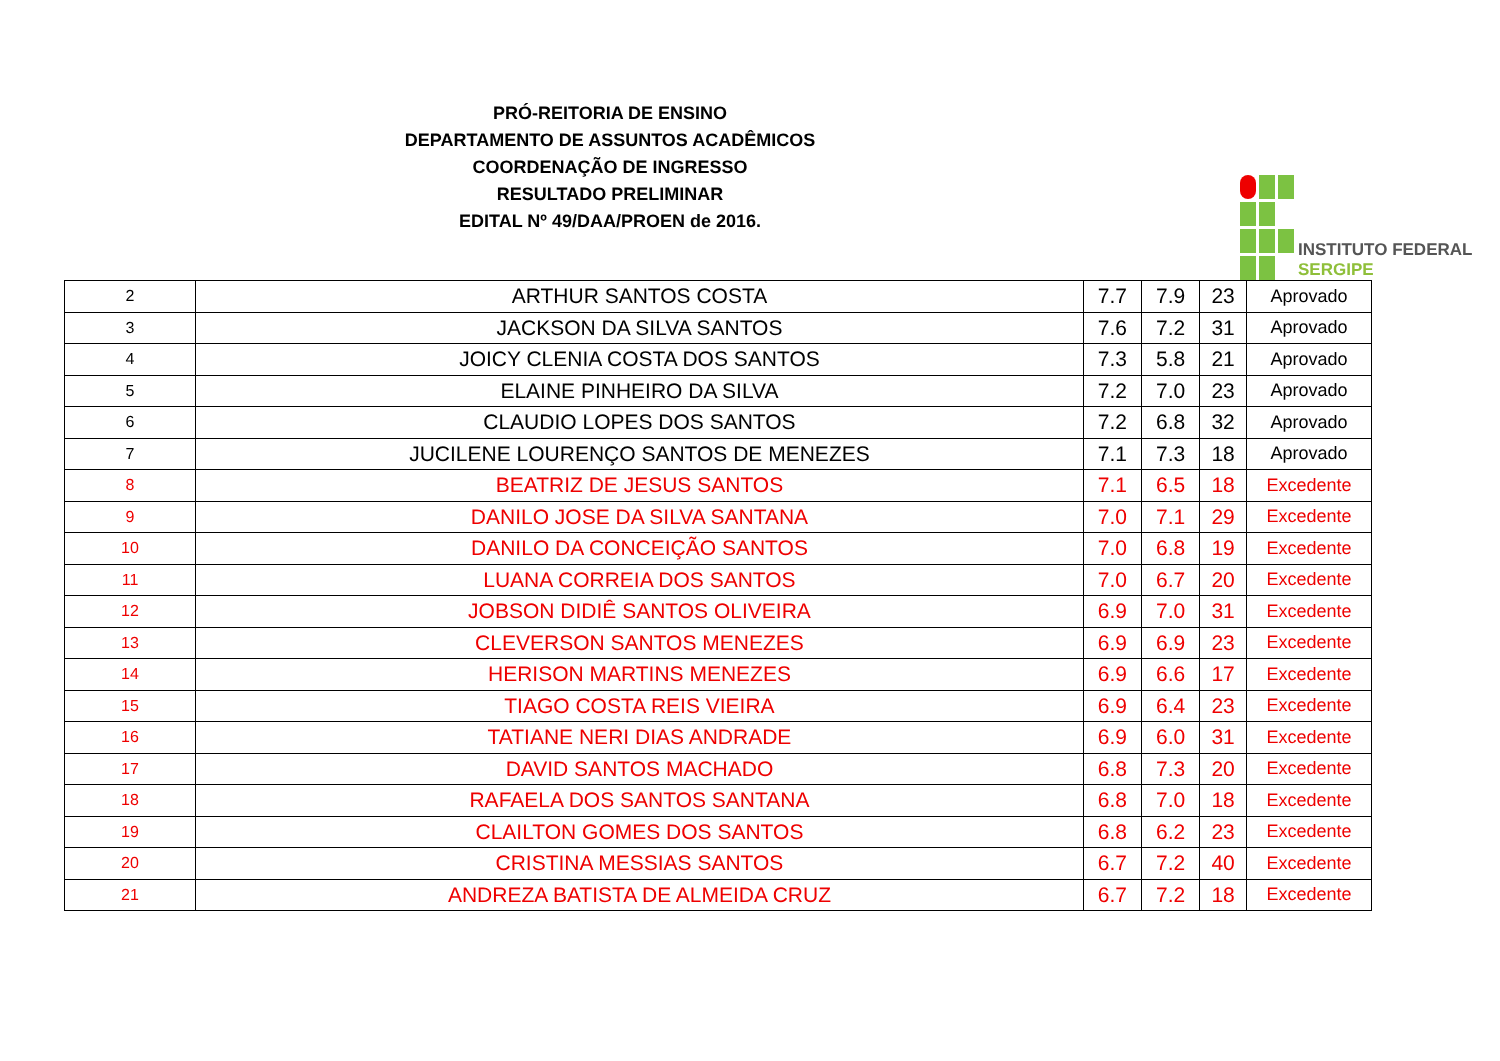PRÓ-REITORIA DE ENSINO
DEPARTAMENTO DE ASSUNTOS ACADÊMICOS
COORDENAÇÃO DE INGRESSO
RESULTADO PRELIMINAR
EDITAL Nº 49/DAA/PROEN de 2016.
INSTITUTO FEDERAL
SERGIPE
| 2 | ARTHUR SANTOS COSTA | 7.7 | 7.9 | 23 | Aprovado |
| 3 | JACKSON DA SILVA SANTOS | 7.6 | 7.2 | 31 | Aprovado |
| 4 | JOICY CLENIA COSTA DOS SANTOS | 7.3 | 5.8 | 21 | Aprovado |
| 5 | ELAINE PINHEIRO DA SILVA | 7.2 | 7.0 | 23 | Aprovado |
| 6 | CLAUDIO LOPES DOS SANTOS | 7.2 | 6.8 | 32 | Aprovado |
| 7 | JUCILENE LOURENÇO SANTOS DE MENEZES | 7.1 | 7.3 | 18 | Aprovado |
| 8 | BEATRIZ DE JESUS SANTOS | 7.1 | 6.5 | 18 | Excedente |
| 9 | DANILO JOSE DA SILVA SANTANA | 7.0 | 7.1 | 29 | Excedente |
| 10 | DANILO DA CONCEIÇÃO SANTOS | 7.0 | 6.8 | 19 | Excedente |
| 11 | LUANA CORREIA DOS SANTOS | 7.0 | 6.7 | 20 | Excedente |
| 12 | JOBSON DIDIÊ SANTOS OLIVEIRA | 6.9 | 7.0 | 31 | Excedente |
| 13 | CLEVERSON SANTOS MENEZES | 6.9 | 6.9 | 23 | Excedente |
| 14 | HERISON MARTINS MENEZES | 6.9 | 6.6 | 17 | Excedente |
| 15 | TIAGO COSTA REIS VIEIRA | 6.9 | 6.4 | 23 | Excedente |
| 16 | TATIANE NERI DIAS ANDRADE | 6.9 | 6.0 | 31 | Excedente |
| 17 | DAVID SANTOS MACHADO | 6.8 | 7.3 | 20 | Excedente |
| 18 | RAFAELA DOS SANTOS SANTANA | 6.8 | 7.0 | 18 | Excedente |
| 19 | CLAILTON GOMES DOS SANTOS | 6.8 | 6.2 | 23 | Excedente |
| 20 | CRISTINA MESSIAS SANTOS | 6.7 | 7.2 | 40 | Excedente |
| 21 | ANDREZA BATISTA DE ALMEIDA CRUZ | 6.7 | 7.2 | 18 | Excedente |